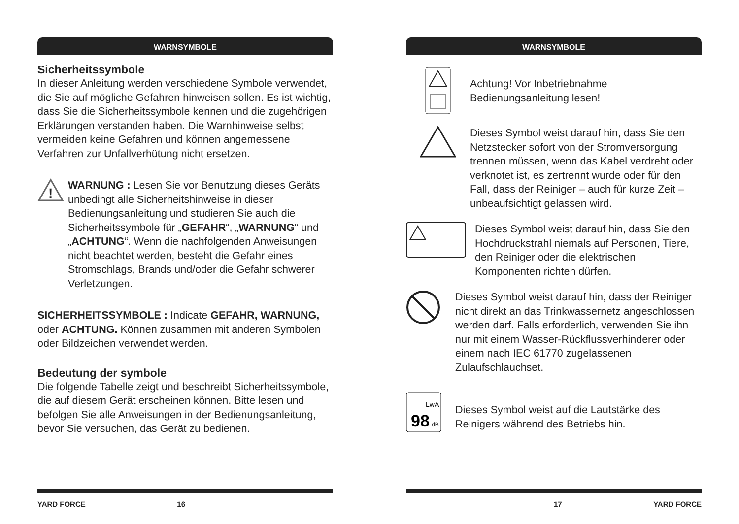WARNSYMBOLE
Sicherheitssymbole
In dieser Anleitung werden verschiedene Symbole verwendet, die Sie auf mögliche Gefahren hinweisen sollen. Es ist wichtig, dass Sie die Sicherheitssymbole kennen und die zugehörigen Erklärungen verstanden haben. Die Warnhinweise selbst vermeiden keine Gefahren und können angemessene Verfahren zur Unfallverhütung nicht ersetzen.
!
WARNUNG : Lesen Sie vor Benutzung dieses Geräts unbedingt alle Sicherheitshinweise in dieser Bedienungsanleitung und studieren Sie auch die Sicherheitssymbole für „GEFAHR“, „WARNUNG“ und „ACHTUNG“. Wenn die nachfolgenden Anweisungen nicht beachtet werden, besteht die Gefahr eines Stromschlags, Brands und/oder die Gefahr schwerer Verletzungen.
SICHERHEITSSYMBOLE : Indicate GEFAHR, WARNUNG, oder ACHTUNG. Können zusammen mit anderen Symbolen oder Bildzeichen verwendet werden.
Bedeutung der symbole
Die folgende Tabelle zeigt und beschreibt Sicherheitssymbole, die auf diesem Gerät erscheinen können. Bitte lesen und befolgen Sie alle Anweisungen in der Bedienungsanleitung, bevor Sie versuchen, das Gerät zu bedienen.
YARD FORCE 16
WARNSYMBOLE
Achtung! Vor Inbetriebnahme Bedienungsanleitung lesen!
Dieses Symbol weist darauf hin, dass Sie den Netzstecker sofort von der Stromversorgung trennen müssen, wenn das Kabel verdreht oder verknotet ist, es zertrennt wurde oder für den Fall, dass der Reiniger – auch für kurze Zeit – unbeaufsichtigt gelassen wird.
Dieses Symbol weist darauf hin, dass Sie den Hochdruckstrahl niemals auf Personen, Tiere, den Reiniger oder die elektrischen Komponenten richten dürfen.
Dieses Symbol weist darauf hin, dass der Reiniger nicht direkt an das Trinkwassernetz angeschlossen werden darf. Falls erforderlich, verwenden Sie ihn nur mit einem Wasser-Rückflussverhinderer oder einem nach IEC 61770 zugelassenen Zulaufschlauchset.
LwA
98
dB
Dieses Symbol weist auf die Lautstärke des Reinigers während des Betriebs hin.
17 YARD FORCE